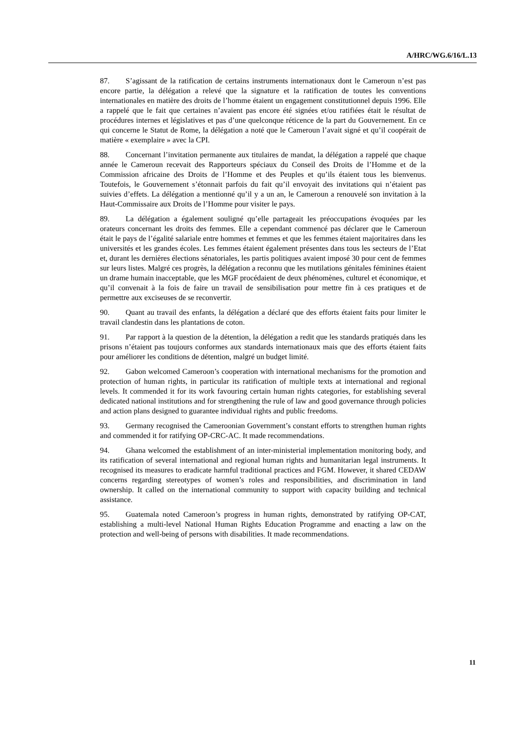A/HRC/WG.6/16/L.13
87. S’agissant de la ratification de certains instruments internationaux dont le Cameroun n’est pas encore partie, la délégation a relevé que la signature et la ratification de toutes les conventions internationales en matière des droits de l’homme étaient un engagement constitutionnel depuis 1996. Elle a rappelé que le fait que certaines n’avaient pas encore été signées et/ou ratifiées était le résultat de procédures internes et législatives et pas d’une quelconque réticence de la part du Gouvernement. En ce qui concerne le Statut de Rome, la délégation a noté que le Cameroun l’avait signé et qu’il coopérait de matière « exemplaire » avec la CPI.
88. Concernant l’invitation permanente aux titulaires de mandat, la délégation a rappelé que chaque année le Cameroun recevait des Rapporteurs spéciaux du Conseil des Droits de l’Homme et de la Commission africaine des Droits de l’Homme et des Peuples et qu’ils étaient tous les bienvenus. Toutefois, le Gouvernement s’étonnait parfois du fait qu’il envoyait des invitations qui n’étaient pas suivies d’effets. La délégation a mentionné qu’il y a un an, le Cameroun a renouvelé son invitation à la Haut-Commissaire aux Droits de l’Homme pour visiter le pays.
89. La délégation a également souligné qu’elle partageait les préoccupations évoquées par les orateurs concernant les droits des femmes. Elle a cependant commencé pas déclarer que le Cameroun était le pays de l’égalité salariale entre hommes et femmes et que les femmes étaient majoritaires dans les universités et les grandes écoles. Les femmes étaient également présentes dans tous les secteurs de l’Etat et, durant les dernières élections sénatoriales, les partis politiques avaient imposé 30 pour cent de femmes sur leurs listes. Malgré ces progrès, la délégation a reconnu que les mutilations génitales féminines étaient un drame humain inacceptable, que les MGF procédaient de deux phénomènes, culturel et économique, et qu’il convenait à la fois de faire un travail de sensibilisation pour mettre fin à ces pratiques et de permettre aux exciseuses de se reconvertir.
90. Quant au travail des enfants, la délégation a déclaré que des efforts étaient faits pour limiter le travail clandestin dans les plantations de coton.
91. Par rapport à la question de la détention, la délégation a redit que les standards pratiqués dans les prisons n’étaient pas toujours conformes aux standards internationaux mais que des efforts étaient faits pour améliorer les conditions de détention, malgré un budget limité.
92. Gabon welcomed Cameroon’s cooperation with international mechanisms for the promotion and protection of human rights, in particular its ratification of multiple texts at international and regional levels. It commended it for its work favouring certain human rights categories, for establishing several dedicated national institutions and for strengthening the rule of law and good governance through policies and action plans designed to guarantee individual rights and public freedoms.
93. Germany recognised the Cameroonian Government’s constant efforts to strengthen human rights and commended it for ratifying OP-CRC-AC. It made recommendations.
94. Ghana welcomed the establishment of an inter-ministerial implementation monitoring body, and its ratification of several international and regional human rights and humanitarian legal instruments. It recognised its measures to eradicate harmful traditional practices and FGM. However, it shared CEDAW concerns regarding stereotypes of women’s roles and responsibilities, and discrimination in land ownership. It called on the international community to support with capacity building and technical assistance.
95. Guatemala noted Cameroon’s progress in human rights, demonstrated by ratifying OP-CAT, establishing a multi-level National Human Rights Education Programme and enacting a law on the protection and well-being of persons with disabilities. It made recommendations.
11